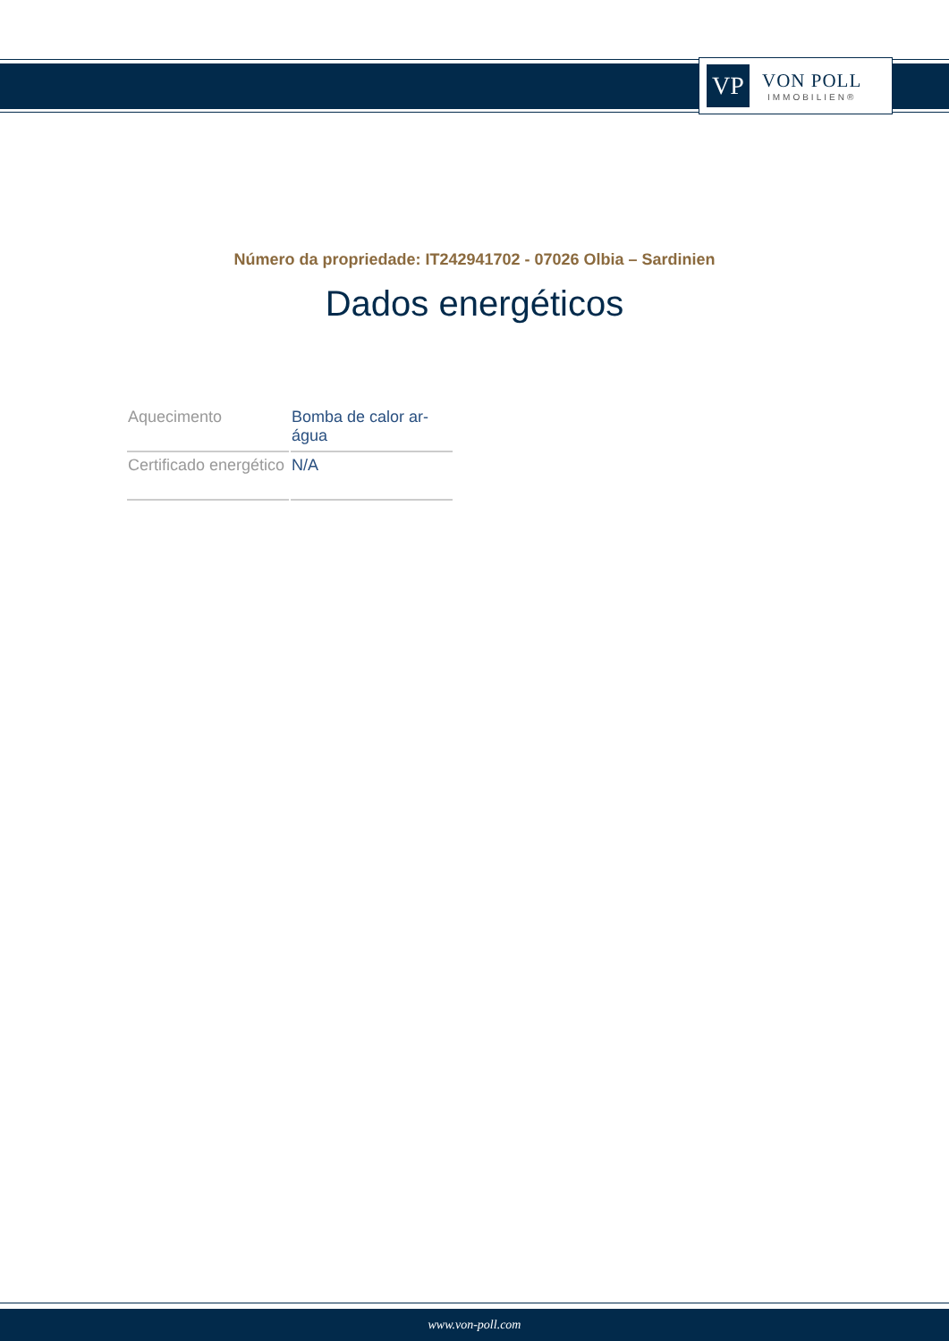VP
VON POLL
IMMOBILIEN®
Número da propriedade: IT242941702 - 07026 Olbia – Sardinien
Dados energéticos
| Aquecimento | Bomba de calor ar-água |
| Certificado energético | N/A |
www.von-poll.com